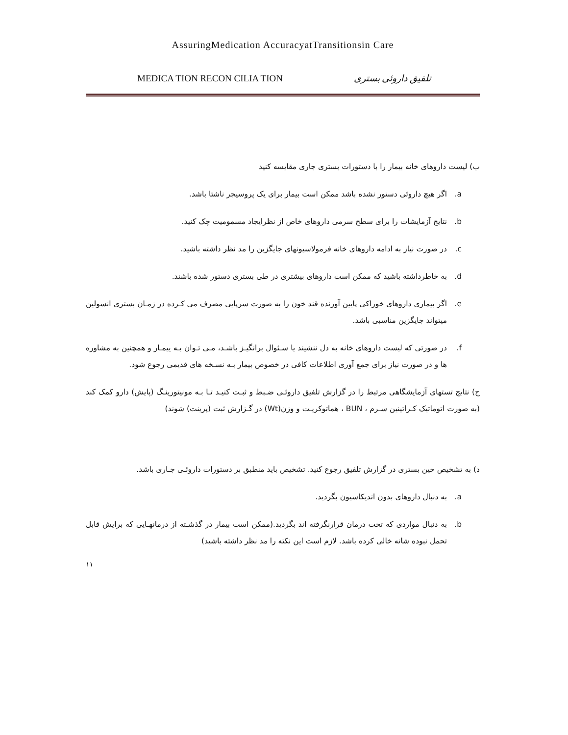AssuringMedication AccuracyatTransitionsin Care
MEDICA TION RECON CILIA TION تلفیق داروئی بستری
ب) لیست داروهای خانه بیمار را با دستورات بستری جاری مقایسه کنید
a. اگر هیچ داروئی دستور نشده باشد ممکن است بیمار برای یک پروسیجر ناشتا باشد.
b. نتایج آزمایشات را برای سطح سرمی داروهای خاص از نظرایجاد مسمومیت چک کنید.
c. در صورت نیاز به ادامه داروهای خانه فرمولاسیونهای جایگزین را مد نظر داشته باشید.
d. به خاطرداشته باشید که ممکن است داروهای بیشتری در طی بستری دستور شده باشند.
e. اگر بیماری داروهای خوراکی پایین آورنده قند خون را به صورت سرپایی مصرف می کـرده در زمـان بستری انسولین میتواند جایگزین مناسبی باشد.
f. در صورتی که لیست داروهای خانه به دل ننشیند یا سـئوال برانگیـز باشـد، مـی تـوان بـه ییمـار و همچنین به مشاوره ها و در صورت نیاز برای جمع آوری اطلاعات کافی در خصوص بیمار بـه نسـخه های قدیمی رجوع شود.
ج) نتایج تستهای آزمایشگاهی مرتبط را در گزارش تلفیق داروئـی ضـبط و ثبـت کنیـد تـا بـه مونیتورینـگ (پایش) دارو کمک کند (به صورت اتوماتیک کـراتینین سـرم ، BUN ، هماتوکریـت و وزن(Wt) در گـزارش ثبت (پرینت) شوند)
د) به تشخیص حین بستری در گزارش تلفیق رجوع کنید. تشخیص باید منطبق بر دستورات داروئـی جـاری باشد.
a. به دنبال داروهای بدون اندیکاسیون بگردید.
b. به دنبال مواردی که تحت درمان قرارنگرفته اند بگردید.(ممکن است بیمار در گذشـته از درمانهـایی که برایش قابل تحمل نبوده شانه خالی کرده باشد. لازم است این نکته را مد نظر داشته باشید)
۱۱